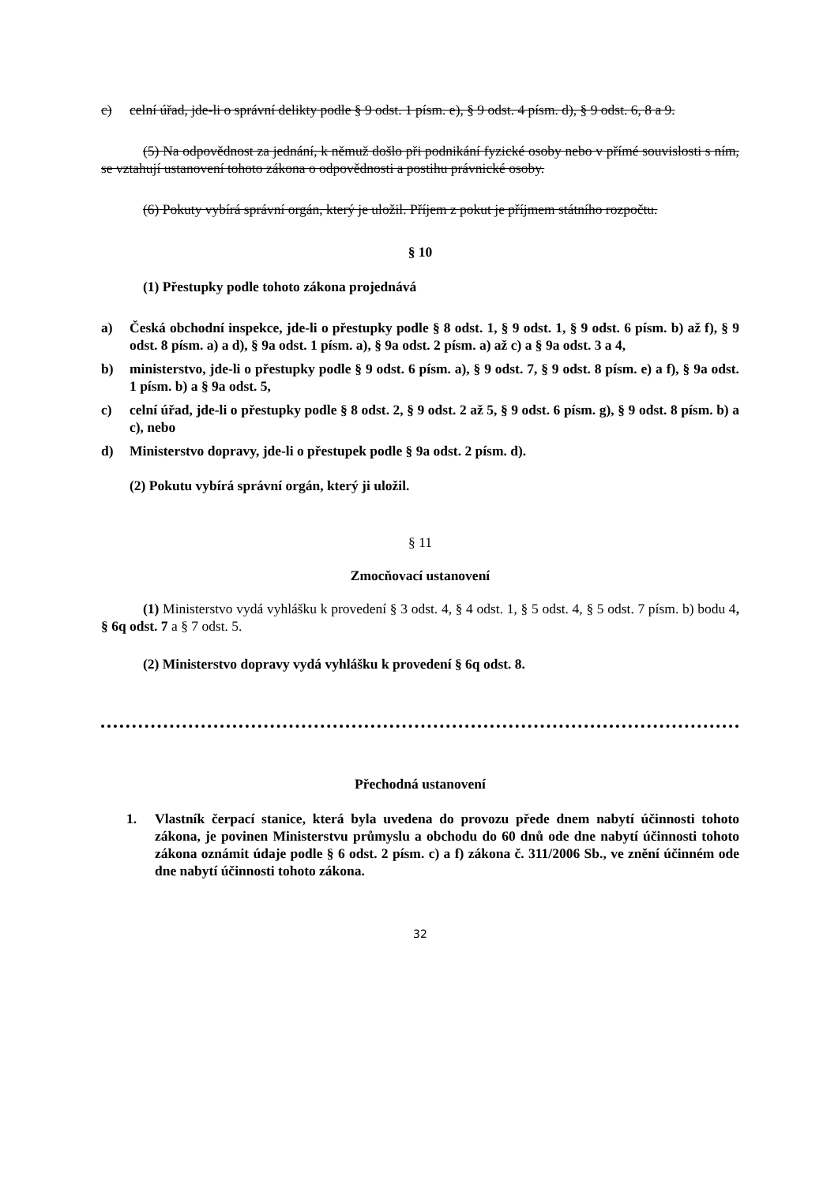c) celní úřad, jde-li o správní delikty podle § 9 odst. 1 písm. e), § 9 odst. 4 písm. d), § 9 odst. 6, 8 a 9.
(5) Na odpovědnost za jednání, k němuž došlo při podnikání fyzické osoby nebo v přímé souvislosti s ním, se vztahují ustanovení tohoto zákona o odpovědnosti a postihu právnické osoby.
(6) Pokuty vybírá správní orgán, který je uložil. Příjem z pokut je příjmem státního rozpočtu.
§ 10
(1) Přestupky podle tohoto zákona projednává
a) Česká obchodní inspekce, jde-li o přestupky podle § 8 odst. 1, § 9 odst. 1, § 9 odst. 6 písm. b) až f), § 9 odst. 8 písm. a) a d), § 9a odst. 1 písm. a), § 9a odst. 2 písm. a) až c) a § 9a odst. 3 a 4,
b) ministerstvo, jde-li o přestupky podle § 9 odst. 6 písm. a), § 9 odst. 7, § 9 odst. 8 písm. e) a f), § 9a odst. 1 písm. b) a § 9a odst. 5,
c) celní úřad, jde-li o přestupky podle § 8 odst. 2, § 9 odst. 2 až 5, § 9 odst. 6 písm. g), § 9 odst. 8 písm. b) a c), nebo
d) Ministerstvo dopravy, jde-li o přestupek podle § 9a odst. 2 písm. d).
(2) Pokutu vybírá správní orgán, který ji uložil.
§ 11
Zmocňovací ustanovení
(1) Ministerstvo vydá vyhlášku k provedení § 3 odst. 4, § 4 odst. 1, § 5 odst. 4, § 5 odst. 7 písm. b) bodu 4, § 6q odst. 7 a § 7 odst. 5.
(2) Ministerstvo dopravy vydá vyhlášku k provedení § 6q odst. 8.
Přechodná ustanovení
1. Vlastník čerpací stanice, která byla uvedena do provozu přede dnem nabytí účinnosti tohoto zákona, je povinen Ministerstvu průmyslu a obchodu do 60 dnů ode dne nabytí účinnosti tohoto zákona oznámit údaje podle § 6 odst. 2 písm. c) a f) zákona č. 311/2006 Sb., ve znění účinném ode dne nabytí účinnosti tohoto zákona.
32